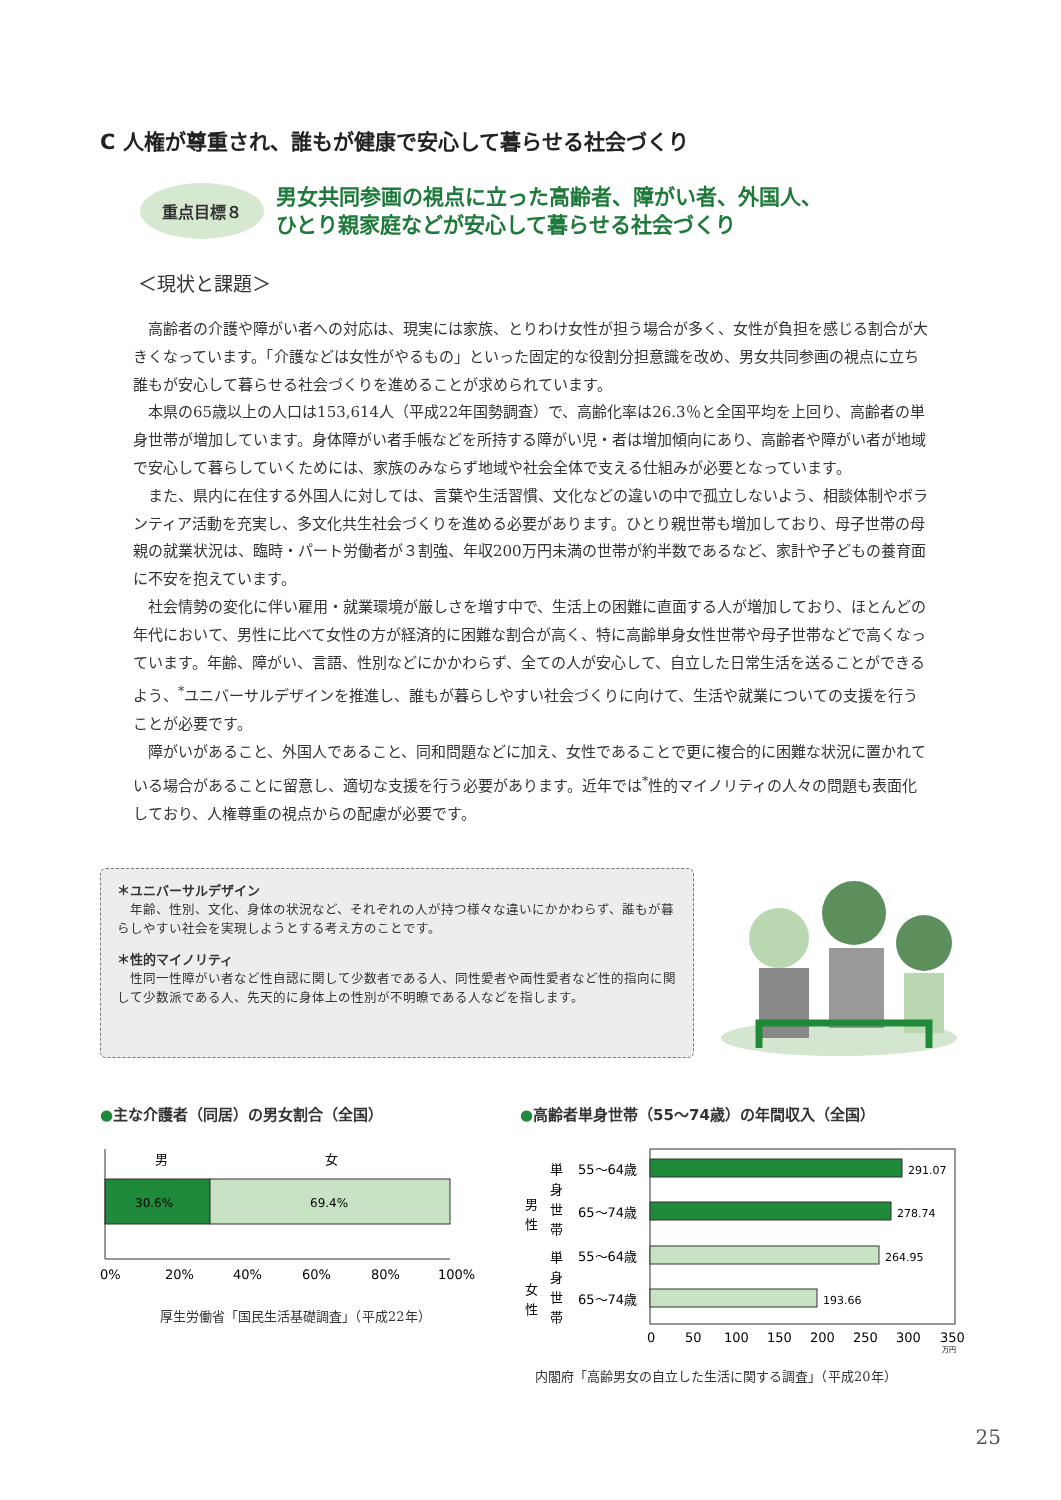C 人権が尊重され、誰もが健康で安心して暮らせる社会づくり
重点目標８
男女共同参画の視点に立った高齢者、障がい者、外国人、
ひとり親家庭などが安心して暮らせる社会づくり
＜現状と課題＞
高齢者の介護や障がい者への対応は、現実には家族、とりわけ女性が担う場合が多く、女性が負担を感じる割合が大きくなっています。「介護などは女性がやるもの」といった固定的な役割分担意識を改め、男女共同参画の視点に立ち誰もが安心して暮らせる社会づくりを進めることが求められています。
本県の65歳以上の人口は153,614人（平成22年国勢調査）で、高齢化率は26.3％と全国平均を上回り、高齢者の単身世帯が増加しています。身体障がい者手帳などを所持する障がい児・者は増加傾向にあり、高齢者や障がい者が地域で安心して暮らしていくためには、家族のみならず地域や社会全体で支える仕組みが必要となっています。
また、県内に在住する外国人に対しては、言葉や生活習慣、文化などの違いの中で孤立しないよう、相談体制やボランティア活動を充実し、多文化共生社会づくりを進める必要があります。ひとり親世帯も増加しており、母子世帯の母親の就業状況は、臨時・パート労働者が３割強、年収200万円未満の世帯が約半数であるなど、家計や子どもの養育面に不安を抱えています。
社会情勢の変化に伴い雇用・就業環境が厳しさを増す中で、生活上の困難に直面する人が増加しており、ほとんどの年代において、男性に比べて女性の方が経済的に困難な割合が高く、特に高齢単身女性世帯や母子世帯などで高くなっています。年齢、障がい、言語、性別などにかかわらず、全ての人が安心して、自立した日常生活を送ることができるよう、<sup>*</sup>ユニバーサルデザインを推進し、誰もが暮らしやすい社会づくりに向けて、生活や就業についての支援を行うことが必要です。
障がいがあること、外国人であること、同和問題などに加え、女性であることで更に複合的に困難な状況に置かれている場合があることに留意し、適切な支援を行う必要があります。近年では<sup>*</sup>性的マイノリティの人々の問題も表面化しており、人権尊重の視点からの配慮が必要です。
＊ユニバーサルデザイン
　年齢、性別、文化、身体の状況など、それぞれの人が持つ様々な違いにかかわらず、誰もが暮らしやすい社会を実現しようとする考え方のことです。
＊性的マイノリティ
　性同一性障がい者など性自認に関して少数者である人、同性愛者や両性愛者など性的指向に関して少数派である人、先天的に身体上の性別が不明瞭である人などを指します。
●主な介護者（同居）の男女割合（全国）
男
女
30.6%
69.4%
0%
20%
40%
60%
80%
100%
厚生労働省「国民生活基礎調査」（平成22年）
●高齢者単身世帯（55～74歳）の年間収入（全国）
男
性
単
身
世
帯
女
性
単
身
世
帯
55～64歳
65～74歳
55～64歳
65～74歳
291.07
278.74
264.95
193.66
0
50
100
150
200
250
300
350
万円
内閣府「高齢男女の自立した生活に関する調査」（平成20年）
25